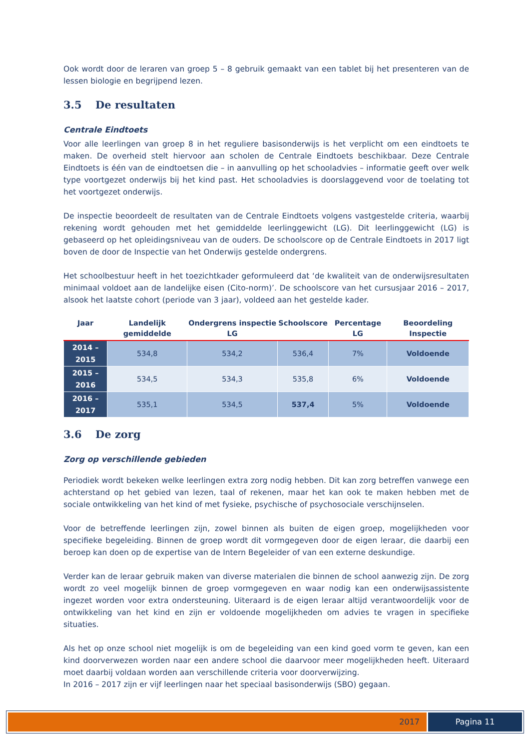Ook wordt door de leraren van groep 5 – 8 gebruik gemaakt van een tablet bij het presenteren van de lessen biologie en begrijpend lezen.
3.5 De resultaten
Centrale Eindtoets
Voor alle leerlingen van groep 8 in het reguliere basisonderwijs is het verplicht om een eindtoets te maken. De overheid stelt hiervoor aan scholen de Centrale Eindtoets beschikbaar. Deze Centrale Eindtoets is één van de eindtoetsen die – in aanvulling op het schooladvies – informatie geeft over welk type voortgezet onderwijs bij het kind past. Het schooladvies is doorslaggevend voor de toelating tot het voortgezet onderwijs.
De inspectie beoordeelt de resultaten van de Centrale Eindtoets volgens vastgestelde criteria, waarbij rekening wordt gehouden met het gemiddelde leerlinggewicht (LG). Dit leerlinggewicht (LG) is gebaseerd op het opleidingsniveau van de ouders. De schoolscore op de Centrale Eindtoets in 2017 ligt boven de door de Inspectie van het Onderwijs gestelde ondergrens.
Het schoolbestuur heeft in het toezichtkader geformuleerd dat ‘de kwaliteit van de onderwijsresultaten minimaal voldoet aan de landelijke eisen (Cito-norm)’. De schoolscore van het cursusjaar 2016 – 2017, alsook het laatste cohort (periode van 3 jaar), voldeed aan het gestelde kader.
| Jaar | Landelijk gemiddelde | Ondergrens inspectie LG | Schoolscore | Percentage LG | Beoordeling Inspectie |
| --- | --- | --- | --- | --- | --- |
| 2014 – 2015 | 534,8 | 534,2 | 536,4 | 7% | Voldoende |
| 2015 – 2016 | 534,5 | 534,3 | 535,8 | 6% | Voldoende |
| 2016 – 2017 | 535,1 | 534,5 | 537,4 | 5% | Voldoende |
3.6 De zorg
Zorg op verschillende gebieden
Periodiek wordt bekeken welke leerlingen extra zorg nodig hebben. Dit kan zorg betreffen vanwege een achterstand op het gebied van lezen, taal of rekenen, maar het kan ook te maken hebben met de sociale ontwikkeling van het kind of met fysieke, psychische of psychosociale verschijnselen.
Voor de betreffende leerlingen zijn, zowel binnen als buiten de eigen groep, mogelijkheden voor specifieke begeleiding. Binnen de groep wordt dit vormgegeven door de eigen leraar, die daarbij een beroep kan doen op de expertise van de Intern Begeleider of van een externe deskundige.
Verder kan de leraar gebruik maken van diverse materialen die binnen de school aanwezig zijn. De zorg wordt zo veel mogelijk binnen de groep vormgegeven en waar nodig kan een onderwijsassistente ingezet worden voor extra ondersteuning. Uiteraard is de eigen leraar altijd verantwoordelijk voor de ontwikkeling van het kind en zijn er voldoende mogelijkheden om advies te vragen in specifieke situaties.
Als het op onze school niet mogelijk is om de begeleiding van een kind goed vorm te geven, kan een kind doorverwezen worden naar een andere school die daarvoor meer mogelijkheden heeft. Uiteraard moet daarbij voldaan worden aan verschillende criteria voor doorverwijzing.
In 2016 – 2017 zijn er vijf leerlingen naar het speciaal basisonderwijs (SBO) gegaan.
2017 Pagina 11